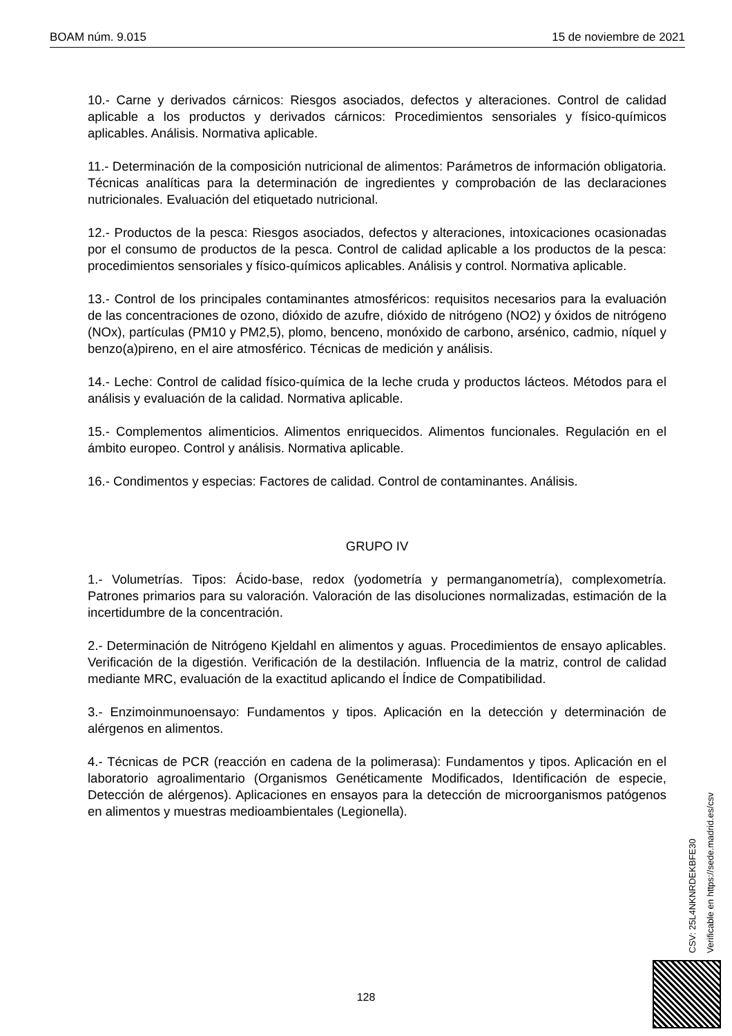BOAM núm. 9.015 15 de noviembre de 2021
10.- Carne y derivados cárnicos: Riesgos asociados, defectos y alteraciones. Control de calidad aplicable a los productos y derivados cárnicos: Procedimientos sensoriales y físico-químicos aplicables. Análisis. Normativa aplicable.
11.- Determinación de la composición nutricional de alimentos: Parámetros de información obligatoria. Técnicas analíticas para la determinación de ingredientes y comprobación de las declaraciones nutricionales. Evaluación del etiquetado nutricional.
12.- Productos de la pesca: Riesgos asociados, defectos y alteraciones, intoxicaciones ocasionadas por el consumo de productos de la pesca. Control de calidad aplicable a los productos de la pesca: procedimientos sensoriales y físico-químicos aplicables. Análisis y control. Normativa aplicable.
13.- Control de los principales contaminantes atmosféricos: requisitos necesarios para la evaluación de las concentraciones de ozono, dióxido de azufre, dióxido de nitrógeno (NO2) y óxidos de nitrógeno (NOx), partículas (PM10 y PM2,5), plomo, benceno, monóxido de carbono, arsénico, cadmio, níquel y benzo(a)pireno, en el aire atmosférico. Técnicas de medición y análisis.
14.- Leche: Control de calidad físico-química de la leche cruda y productos lácteos. Métodos para el análisis y evaluación de la calidad. Normativa aplicable.
15.- Complementos alimenticios. Alimentos enriquecidos. Alimentos funcionales. Regulación en el ámbito europeo. Control y análisis. Normativa aplicable.
16.- Condimentos y especias: Factores de calidad. Control de contaminantes. Análisis.
GRUPO IV
1.- Volumetrías. Tipos: Ácido-base, redox (yodometría y permanganometría), complexometría. Patrones primarios para su valoración. Valoración de las disoluciones normalizadas, estimación de la incertidumbre de la concentración.
2.- Determinación de Nitrógeno Kjeldahl en alimentos y aguas. Procedimientos de ensayo aplicables. Verificación de la digestión. Verificación de la destilación. Influencia de la matriz, control de calidad mediante MRC, evaluación de la exactitud aplicando el Índice de Compatibilidad.
3.- Enzimoinmunoensayo: Fundamentos y tipos. Aplicación en la detección y determinación de alérgenos en alimentos.
4.- Técnicas de PCR (reacción en cadena de la polimerasa): Fundamentos y tipos. Aplicación en el laboratorio agroalimentario (Organismos Genéticamente Modificados, Identificación de especie, Detección de alérgenos). Aplicaciones en ensayos para la detección de microorganismos patógenos en alimentos y muestras medioambientales (Legionella).
CSV: 25L4NKNRDEKBFE30
Verificable en https://sede.madrid.es/csv
128